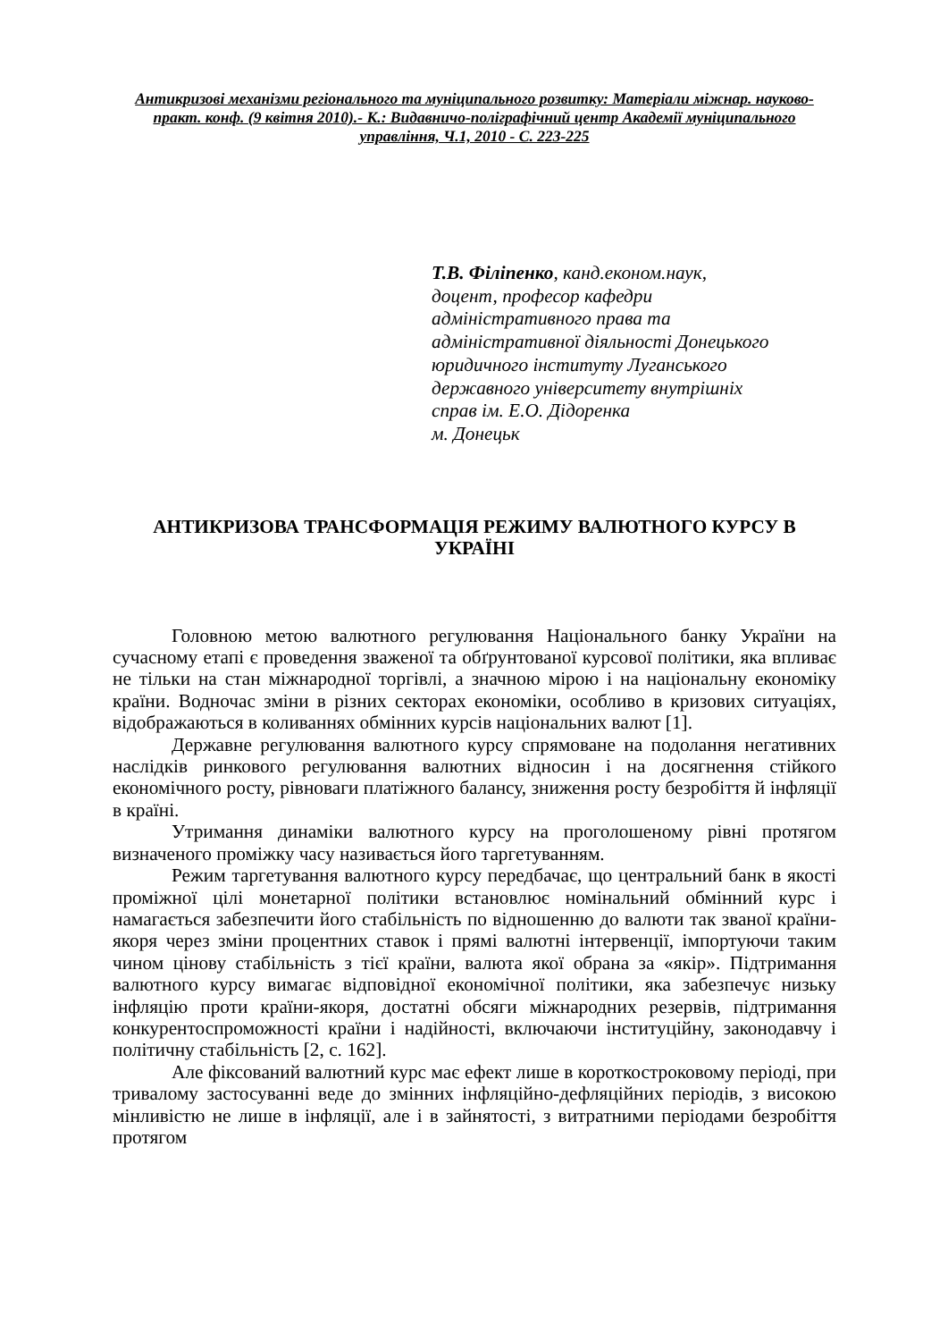Антикризові механізми регіонального та муніципального розвитку: Матеріали міжнар. науково-практ. конф. (9 квітня 2010).- К.: Видавничо-поліграфічний центр Академії муніципального управління, Ч.1, 2010 - С. 223-225
Т.В. Філіпенко, канд.економ.наук,
доцент, професор кафедри
адміністративного права та
адміністративної діяльності Донецького
юридичного інституту Луганського
державного університету внутрішніх
справ ім. Е.О. Дідоренка
м. Донецьк
АНТИКРИЗОВА ТРАНСФОРМАЦІЯ РЕЖИМУ ВАЛЮТНОГО КУРСУ В УКРАЇНІ
Головною метою валютного регулювання Національного банку України на сучасному етапі є проведення зваженої та обґрунтованої курсової політики, яка впливає не тільки на стан міжнародної торгівлі, а значною мірою і на національну економіку країни. Водночас зміни в різних секторах економіки, особливо в кризових ситуаціях, відображаються в коливаннях обмінних курсів національних валют [1].
Державне регулювання валютного курсу спрямоване на подолання негативних наслідків ринкового регулювання валютних відносин і на досягнення стійкого економічного росту, рівноваги платіжного балансу, зниження росту безробіття й інфляції в країні.
Утримання динаміки валютного курсу на проголошеному рівні протягом визначеного проміжку часу називається його таргетуванням.
Режим таргетування валютного курсу передбачає, що центральний банк в якості проміжної цілі монетарної політики встановлює номінальний обмінний курс і намагається забезпечити його стабільність по відношенню до валюти так званої країни-якоря через зміни процентних ставок і прямі валютні інтервенції, імпортуючи таким чином цінову стабільність з тієї країни, валюта якої обрана за «якір». Підтримання валютного курсу вимагає відповідної економічної політики, яка забезпечує низьку інфляцію проти країни-якоря, достатні обсяги міжнародних резервів, підтримання конкурентоспроможності країни і надійності, включаючи інституційну, законодавчу і політичну стабільність [2, с. 162].
Але фіксований валютний курс має ефект лише в короткостроковому періоді, при тривалому застосуванні веде до змінних інфляційно-дефляційних періодів, з високою мінливістю не лише в інфляції, але і в зайнятості, з витратними періодами безробіття протягом